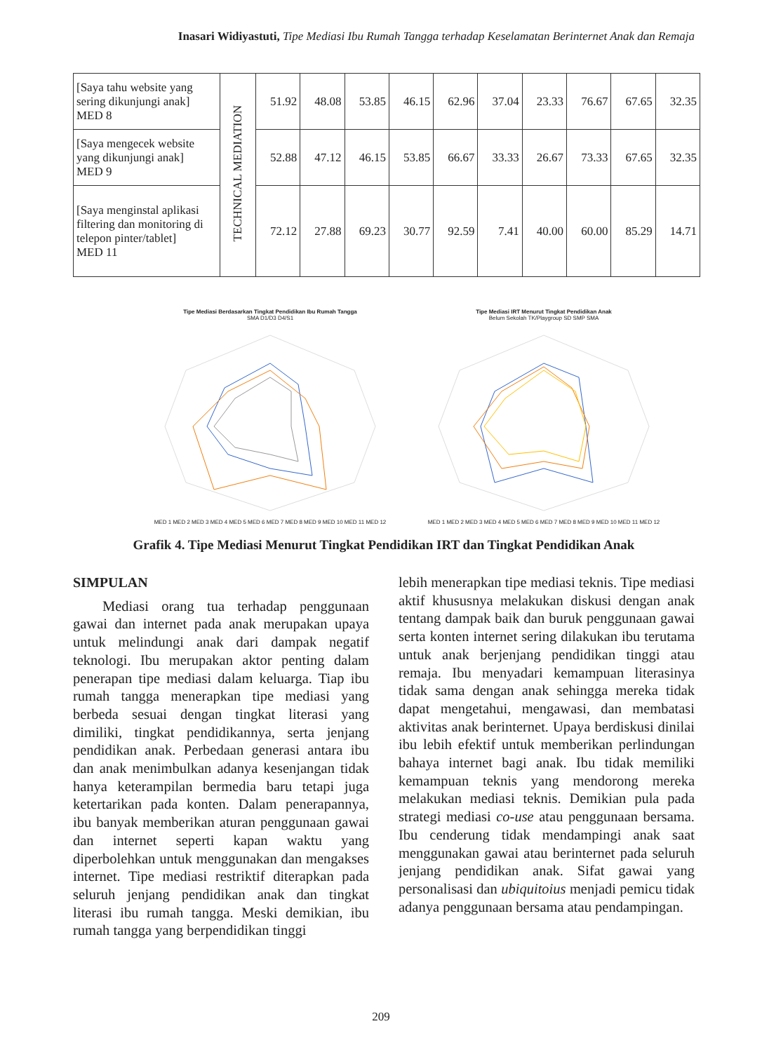Inasari Widiyastuti, Tipe Mediasi Ibu Rumah Tangga terhadap Keselamatan Berinternet Anak dan Remaja
| [Saya tahu website yang sering dikunjungi anak] MED 8 | TECHNICAL MEDIATION | 51.92 | 48.08 | 53.85 | 46.15 | 62.96 | 37.04 | 23.33 | 76.67 | 67.65 | 32.35 |
| [Saya mengecek website yang dikunjungi anak] MED 9 | | 52.88 | 47.12 | 46.15 | 53.85 | 66.67 | 33.33 | 26.67 | 73.33 | 67.65 | 32.35 |
| [Saya menginstal aplikasi filtering dan monitoring di telepon pinter/tablet] MED 11 | | 72.12 | 27.88 | 69.23 | 30.77 | 92.59 | 7.41 | 40.00 | 60.00 | 85.29 | 14.71 |
Tipe Mediasi Berdasarkan Tingkat Pendidikan Ibu Rumah Tangga
SMA D1/D3 D4/S1 MED 1 MED 2 MED 3 MED 4 MED 5 MED 6 MED 7 MED 8 MED 9 MED 10 MED 11 MED 12
Tipe Mediasi IRT Menurut Tingkat Pendidikan Anak
Belum Sekolah TK/Playgroup SD SMP SMA MED 1 MED 2 MED 3 MED 4 MED 5 MED 6 MED 7 MED 8 MED 9 MED 10 MED 11 MED 12
Grafik 4. Tipe Mediasi Menurut Tingkat Pendidikan IRT dan Tingkat Pendidikan Anak
SIMPULAN
Mediasi orang tua terhadap penggunaan gawai dan internet pada anak merupakan upaya untuk melindungi anak dari dampak negatif teknologi. Ibu merupakan aktor penting dalam penerapan tipe mediasi dalam keluarga. Tiap ibu rumah tangga menerapkan tipe mediasi yang berbeda sesuai dengan tingkat literasi yang dimiliki, tingkat pendidikannya, serta jenjang pendidikan anak. Perbedaan generasi antara ibu dan anak menimbulkan adanya kesenjangan tidak hanya keterampilan bermedia baru tetapi juga ketertarikan pada konten. Dalam penerapannya, ibu banyak memberikan aturan penggunaan gawai dan internet seperti kapan waktu yang diperbolehkan untuk menggunakan dan mengakses internet. Tipe mediasi restriktif diterapkan pada seluruh jenjang pendidikan anak dan tingkat literasi ibu rumah tangga. Meski demikian, ibu rumah tangga yang berpendidikan tinggi
lebih menerapkan tipe mediasi teknis. Tipe mediasi aktif khususnya melakukan diskusi dengan anak tentang dampak baik dan buruk penggunaan gawai serta konten internet sering dilakukan ibu terutama untuk anak berjenjang pendidikan tinggi atau remaja. Ibu menyadari kemampuan literasinya tidak sama dengan anak sehingga mereka tidak dapat mengetahui, mengawasi, dan membatasi aktivitas anak berinternet. Upaya berdiskusi dinilai ibu lebih efektif untuk memberikan perlindungan bahaya internet bagi anak. Ibu tidak memiliki kemampuan teknis yang mendorong mereka melakukan mediasi teknis. Demikian pula pada strategi mediasi co-use atau penggunaan bersama. Ibu cenderung tidak mendampingi anak saat menggunakan gawai atau berinternet pada seluruh jenjang pendidikan anak. Sifat gawai yang personalisasi dan ubiquitoius menjadi pemicu tidak adanya penggunaan bersama atau pendampingan.
209